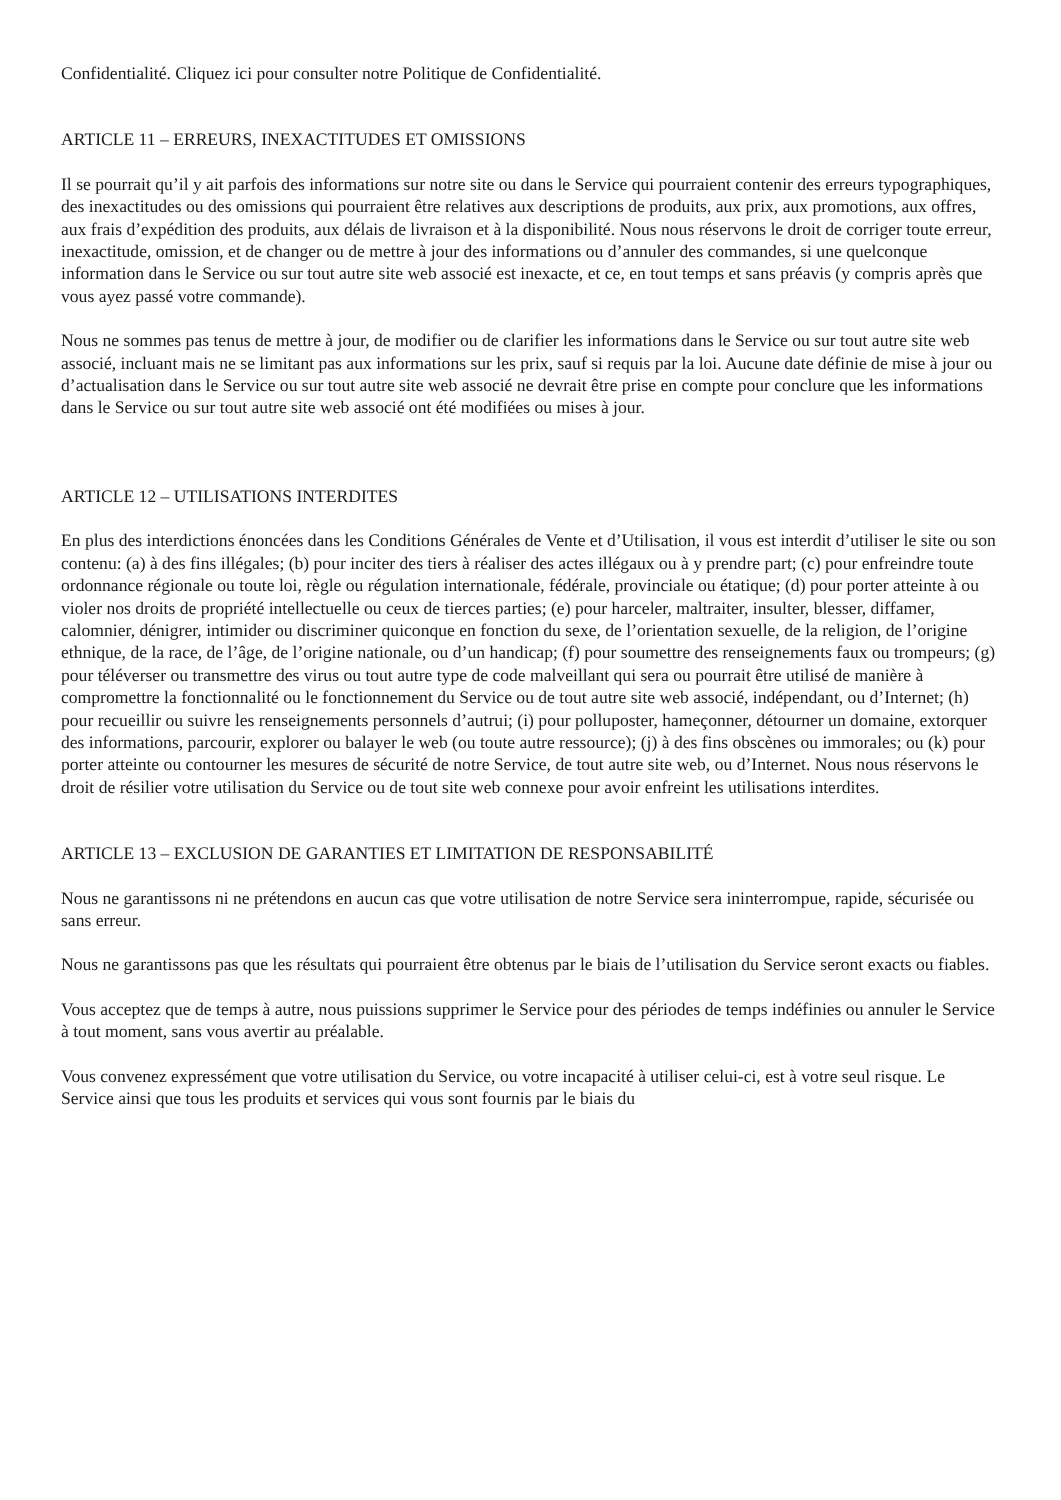Confidentialité. Cliquez ici pour consulter notre Politique de Confidentialité.
ARTICLE 11 – ERREURS, INEXACTITUDES ET OMISSIONS
Il se pourrait qu’il y ait parfois des informations sur notre site ou dans le Service qui pourraient contenir des erreurs typographiques, des inexactitudes ou des omissions qui pourraient être relatives aux descriptions de produits, aux prix, aux promotions, aux offres, aux frais d’expédition des produits, aux délais de livraison et à la disponibilité. Nous nous réservons le droit de corriger toute erreur, inexactitude, omission, et de changer ou de mettre à jour des informations ou d’annuler des commandes, si une quelconque information dans le Service ou sur tout autre site web associé est inexacte, et ce, en tout temps et sans préavis (y compris après que vous ayez passé votre commande).
Nous ne sommes pas tenus de mettre à jour, de modifier ou de clarifier les informations dans le Service ou sur tout autre site web associé, incluant mais ne se limitant pas aux informations sur les prix, sauf si requis par la loi. Aucune date définie de mise à jour ou d’actualisation dans le Service ou sur tout autre site web associé ne devrait être prise en compte pour conclure que les informations dans le Service ou sur tout autre site web associé ont été modifiées ou mises à jour.
ARTICLE 12 – UTILISATIONS INTERDITES
En plus des interdictions énoncées dans les Conditions Générales de Vente et d’Utilisation, il vous est interdit d’utiliser le site ou son contenu: (a) à des fins illégales; (b) pour inciter des tiers à réaliser des actes illégaux ou à y prendre part; (c) pour enfreindre toute ordonnance régionale ou toute loi, règle ou régulation internationale, fédérale, provinciale ou étatique; (d) pour porter atteinte à ou violer nos droits de propriété intellectuelle ou ceux de tierces parties; (e) pour harceler, maltraiter, insulter, blesser, diffamer, calomnier, dénigrer, intimider ou discriminer quiconque en fonction du sexe, de l’orientation sexuelle, de la religion, de l’origine ethnique, de la race, de l’âge, de l’origine nationale, ou d’un handicap; (f) pour soumettre des renseignements faux ou trompeurs; (g) pour téléverser ou transmettre des virus ou tout autre type de code malveillant qui sera ou pourrait être utilisé de manière à compromettre la fonctionnalité ou le fonctionnement du Service ou de tout autre site web associé, indépendant, ou d’Internet; (h) pour recueillir ou suivre les renseignements personnels d’autrui; (i) pour polluposter, hameçonner, détourner un domaine, extorquer des informations, parcourir, explorer ou balayer le web (ou toute autre ressource); (j) à des fins obscènes ou immorales; ou (k) pour porter atteinte ou contourner les mesures de sécurité de notre Service, de tout autre site web, ou d’Internet. Nous nous réservons le droit de résilier votre utilisation du Service ou de tout site web connexe pour avoir enfreint les utilisations interdites.
ARTICLE 13 – EXCLUSION DE GARANTIES ET LIMITATION DE RESPONSABILITÉ
Nous ne garantissons ni ne prétendons en aucun cas que votre utilisation de notre Service sera ininterrompue, rapide, sécurisée ou sans erreur.
Nous ne garantissons pas que les résultats qui pourraient être obtenus par le biais de l’utilisation du Service seront exacts ou fiables.
Vous acceptez que de temps à autre, nous puissions supprimer le Service pour des périodes de temps indéfinies ou annuler le Service à tout moment, sans vous avertir au préalable.
Vous convenez expressément que votre utilisation du Service, ou votre incapacité à utiliser celui-ci, est à votre seul risque. Le Service ainsi que tous les produits et services qui vous sont fournis par le biais du